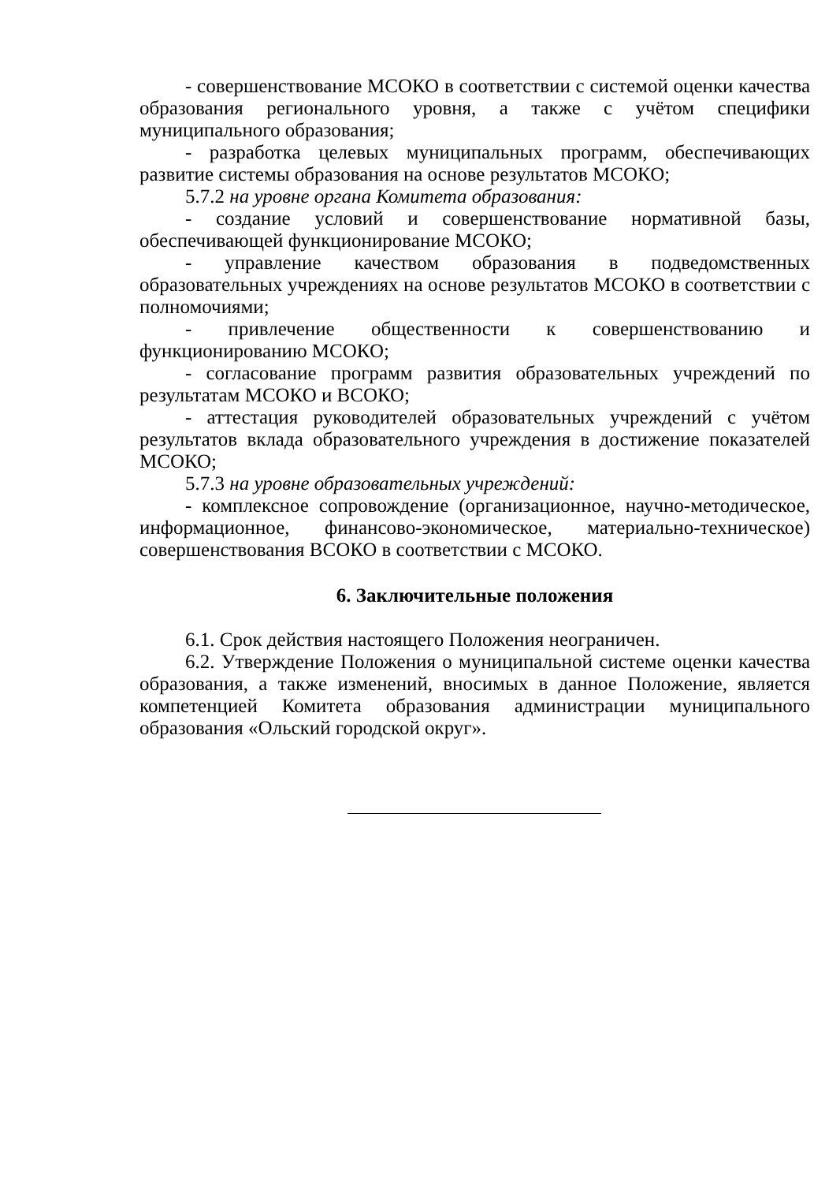- совершенствование МСОКО в соответствии с системой оценки качества образования регионального уровня, а также с учётом специфики муниципального образования;
- разработка целевых муниципальных программ, обеспечивающих развитие системы образования на основе результатов МСОКО;
5.7.2 на уровне органа Комитета образования:
- создание условий и совершенствование нормативной базы, обеспечивающей функционирование МСОКО;
- управление качеством образования в подведомственных образовательных учреждениях на основе результатов МСОКО в соответствии с полномочиями;
- привлечение общественности к совершенствованию и функционированию МСОКО;
- согласование программ развития образовательных учреждений по результатам МСОКО и ВСОКО;
- аттестация руководителей образовательных учреждений с учётом результатов вклада образовательного учреждения в достижение показателей МСОКО;
5.7.3 на уровне образовательных учреждений:
- комплексное сопровождение (организационное, научно-методическое, информационное, финансово-экономическое, материально-техническое) совершенствования ВСОКО в соответствии с МСОКО.
6. Заключительные положения
6.1. Срок действия настоящего Положения неограничен.
6.2. Утверждение Положения о муниципальной системе оценки качества образования, а также изменений, вносимых в данное Положение, является компетенцией Комитета образования администрации муниципального образования «Ольский городской округ».